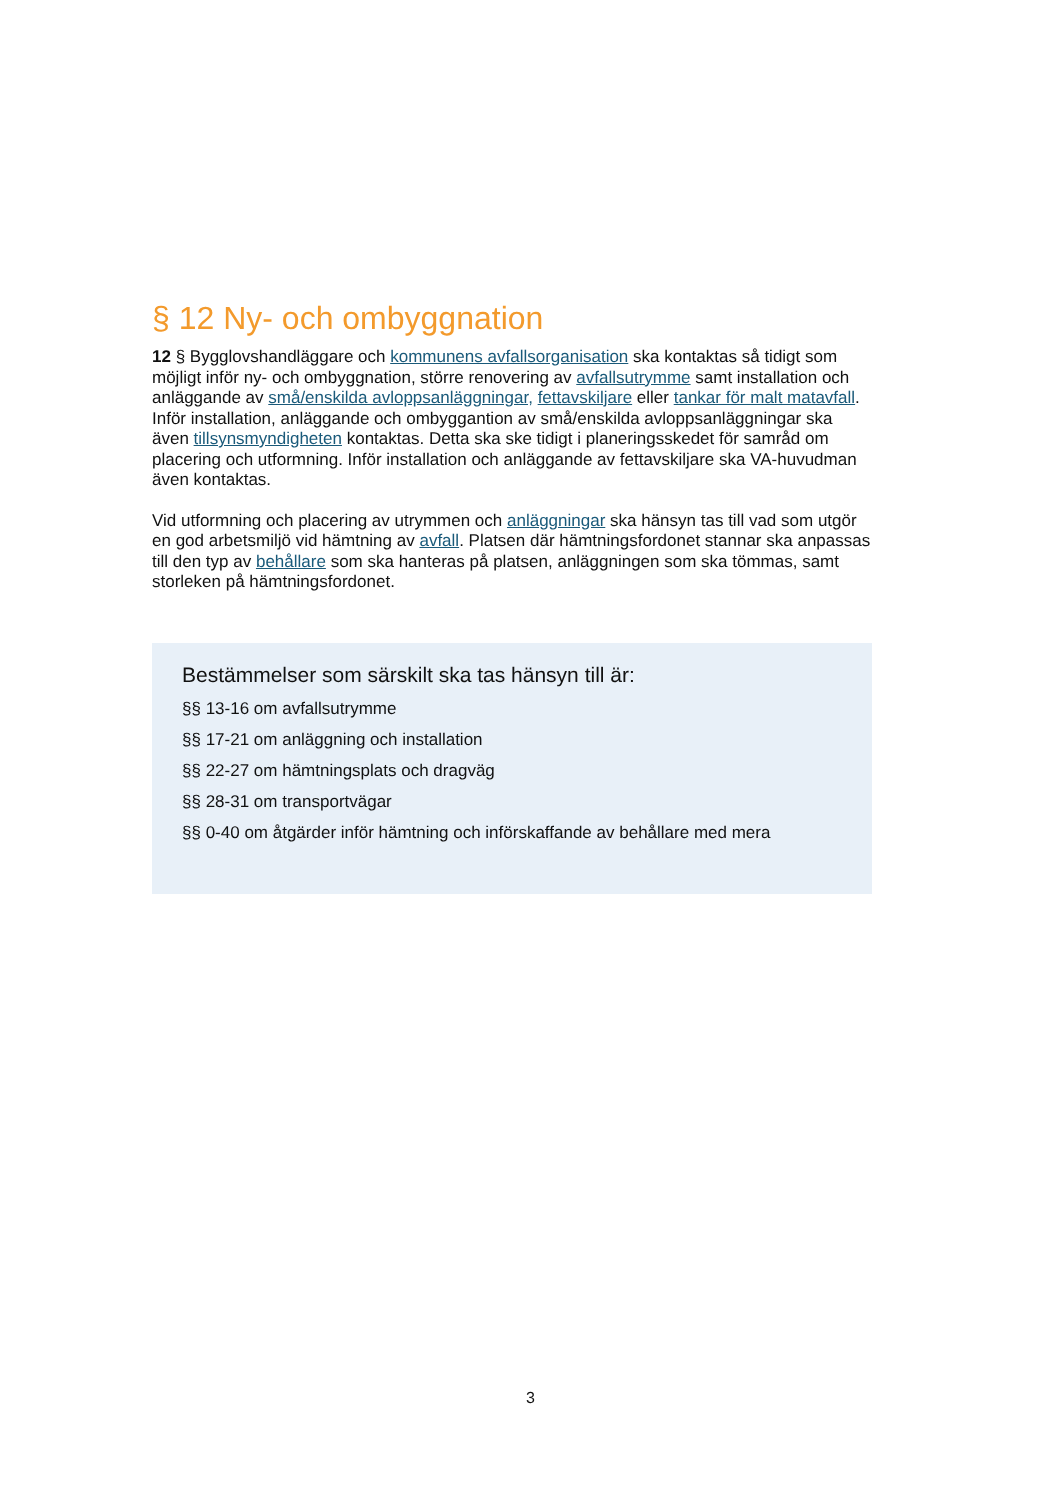§ 12 Ny- och ombyggnation
12 § Bygglovshandläggare och kommunens avfallsorganisation ska kontaktas så tidigt som möjligt inför ny- och ombyggnation, större renovering av avfallsutrymme samt installation och anläggande av små/enskilda avloppsanläggningar, fettavskiljare eller tankar för malt matavfall. Inför installation, anläggande och ombyggantion av små/enskilda avloppsanläggningar ska även tillsynsmyndigheten kontaktas. Detta ska ske tidigt i planeringsskedet för samråd om placering och utformning. Inför installation och anläggande av fettavskiljare ska VA-huvudman även kontaktas.
Vid utformning och placering av utrymmen och anläggningar ska hänsyn tas till vad som utgör en god arbetsmiljö vid hämtning av avfall. Platsen där hämtningsfordonet stannar ska anpassas till den typ av behållare som ska hanteras på platsen, anläggningen som ska tömmas, samt storleken på hämtningsfordonet.
Bestämmelser som särskilt ska tas hänsyn till är:
§§ 13-16 om avfallsutrymme
§§ 17-21 om anläggning och installation
§§ 22-27 om hämtningsplats och dragväg
§§ 28-31 om transportvägar
§§ 0-40 om åtgärder inför hämtning och införskaffande av behållare med mera
3